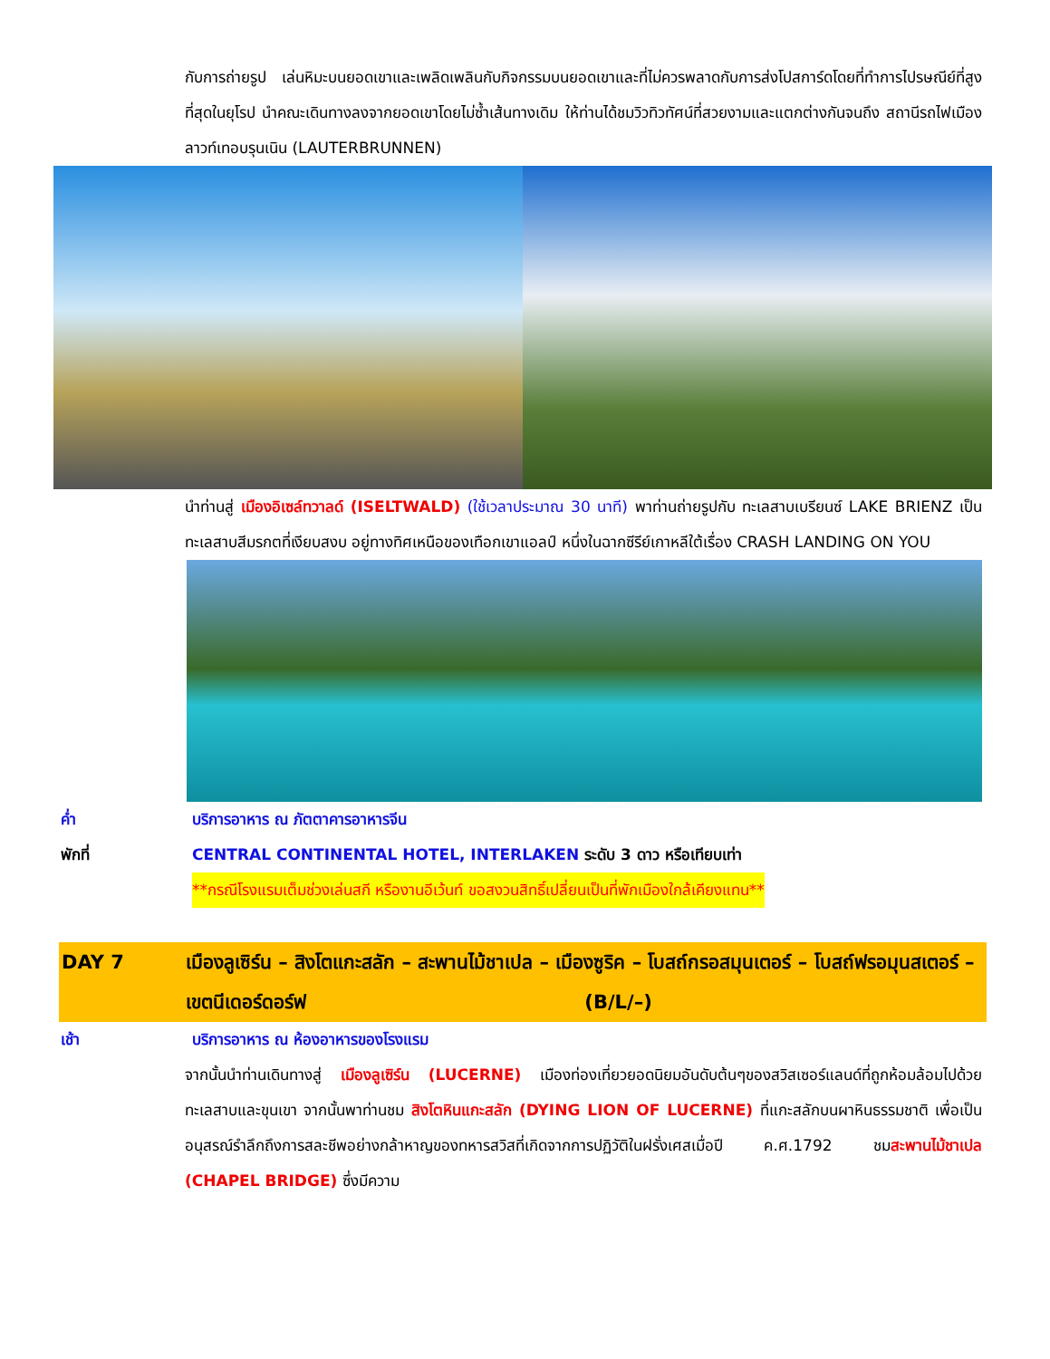กับการถ่ายรูป เล่นหิมะบนยอดเขาและเพลิดเพลินกับกิจกรรมบนยอดเขาและที่ไม่ควรพลาดกับการส่งโปสการ์ดโดยที่ทำการไปรษณีย์ที่สูงที่สุดในยุโรป นำคณะเดินทางลงจากยอดเขาโดยไม่ซ้ำเส้นทางเดิม ให้ท่านได้ชมวิวทิวทัศน์ที่สวยงามและแตกต่างกันจนถึง สถานีรถไฟเมืองลาวท์เทอบรุนเนิน (LAUTERBRUNNEN)
นำท่านสู่ เมืองอิเซล์ทวาลด์ (ISELTWALD) (ใช้เวลาประมาณ 30 นาที) พาท่านถ่ายรูปกับ ทะเลสาบเบรียนซ์ LAKE BRIENZ เป็นทะเลสาบสีมรกตที่เงียบสงบ อยู่ทางทิศเหนือของเทือกเขาแอลป์ หนึ่งในฉากซีรีย์เกาหลีใต้เรื่อง CRASH LANDING ON YOU
ค่ำ บริการอาหาร ณ ภัตตาคารอาหารจีน
พักที่ CENTRAL CONTINENTAL HOTEL, INTERLAKEN ระดับ 3 ดาว หรือเทียบเท่า
**กรณีโรงแรมเต็มช่วงเล่นสกี หรืองานอีเว้นท์ ขอสงวนสิทธิ์เปลี่ยนเป็นที่พักเมืองใกล้เคียงแทน**
DAY 7 เมืองลูเซิร์น – สิงโตแกะสลัก – สะพานไม้ชาเปล – เมืองซูริค – โบสถ์กรอสมุนเตอร์ – โบสถ์ฟรอมุนสเตอร์ – เขตนีเดอร์ดอร์ฟ (B/L/–)
เช้า บริการอาหาร ณ ห้องอาหารของโรงแรม
จากนั้นนำท่านเดินทางสู่ เมืองลูเซิร์น (LUCERNE) เมืองท่องเที่ยวยอดนิยมอันดับต้นๆของสวิสเซอร์แลนด์ที่ถูกห้อมล้อมไปด้วยทะเลสาบและขุนเขา จากนั้นพาท่านชม สิงโตหินแกะสลัก (DYING LION OF LUCERNE) ที่แกะสลักบนผาหินธรรมชาติ เพื่อเป็นอนุสรณ์รำลึกถึงการสละชีพอย่างกล้าหาญของทหารสวิสที่เกิดจากการปฏิวัติในฝรั่งเศสเมื่อปี ค.ศ.1792 ชมสะพานไม้ชาเปล (CHAPEL BRIDGE) ซึ่งมีความ